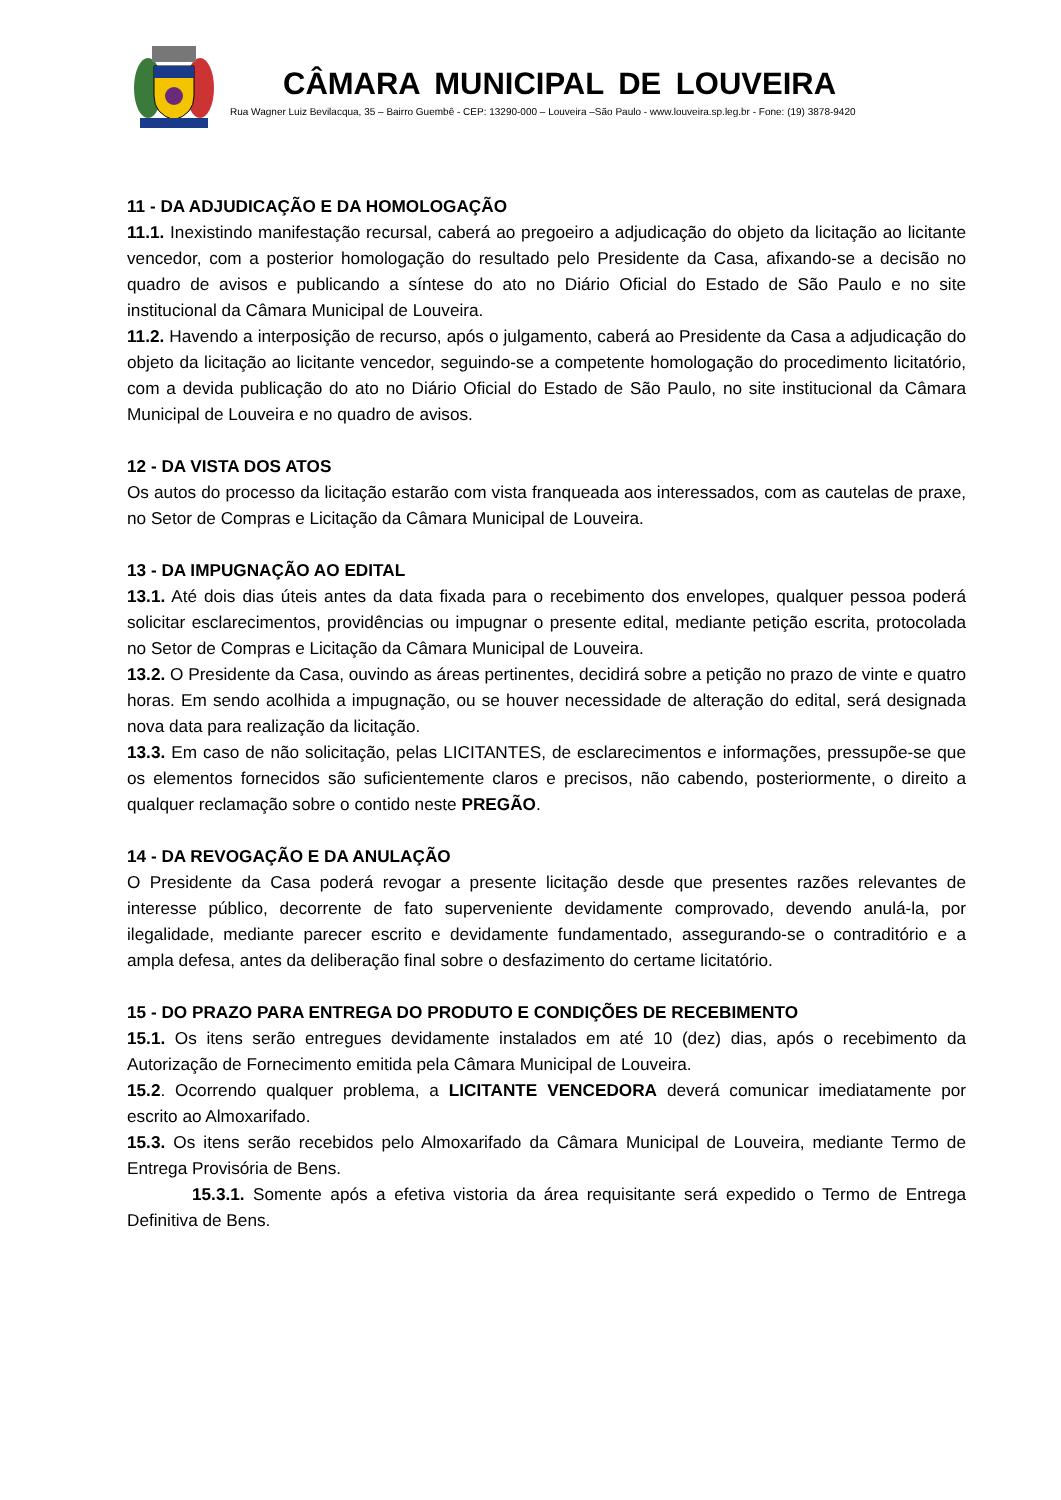CÂMARA MUNICIPAL DE LOUVEIRA
Rua Wagner Luiz Bevilacqua, 35 – Bairro Guembê - CEP: 13290-000 – Louveira –São Paulo - www.louveira.sp.leg.br - Fone: (19) 3878-9420
11 - DA ADJUDICAÇÃO E DA HOMOLOGAÇÃO
11.1. Inexistindo manifestação recursal, caberá ao pregoeiro a adjudicação do objeto da licitação ao licitante vencedor, com a posterior homologação do resultado pelo Presidente da Casa, afixando-se a decisão no quadro de avisos e publicando a síntese do ato no Diário Oficial do Estado de São Paulo e no site institucional da Câmara Municipal de Louveira.
11.2. Havendo a interposição de recurso, após o julgamento, caberá ao Presidente da Casa a adjudicação do objeto da licitação ao licitante vencedor, seguindo-se a competente homologação do procedimento licitatório, com a devida publicação do ato no Diário Oficial do Estado de São Paulo, no site institucional da Câmara Municipal de Louveira e no quadro de avisos.
12 - DA VISTA DOS ATOS
Os autos do processo da licitação estarão com vista franqueada aos interessados, com as cautelas de praxe, no Setor de Compras e Licitação da Câmara Municipal de Louveira.
13 - DA IMPUGNAÇÃO AO EDITAL
13.1. Até dois dias úteis antes da data fixada para o recebimento dos envelopes, qualquer pessoa poderá solicitar esclarecimentos, providências ou impugnar o presente edital, mediante petição escrita, protocolada no Setor de Compras e Licitação da Câmara Municipal de Louveira.
13.2. O Presidente da Casa, ouvindo as áreas pertinentes, decidirá sobre a petição no prazo de vinte e quatro horas. Em sendo acolhida a impugnação, ou se houver necessidade de alteração do edital, será designada nova data para realização da licitação.
13.3. Em caso de não solicitação, pelas LICITANTES, de esclarecimentos e informações, pressupõe-se que os elementos fornecidos são suficientemente claros e precisos, não cabendo, posteriormente, o direito a qualquer reclamação sobre o contido neste PREGÃO.
14 - DA REVOGAÇÃO E DA ANULAÇÃO
O Presidente da Casa poderá revogar a presente licitação desde que presentes razões relevantes de interesse público, decorrente de fato superveniente devidamente comprovado, devendo anulá-la, por ilegalidade, mediante parecer escrito e devidamente fundamentado, assegurando-se o contraditório e a ampla defesa, antes da deliberação final sobre o desfazimento do certame licitatório.
15 - DO PRAZO PARA ENTREGA DO PRODUTO E CONDIÇÕES DE RECEBIMENTO
15.1. Os itens serão entregues devidamente instalados em até 10 (dez) dias, após o recebimento da Autorização de Fornecimento emitida pela Câmara Municipal de Louveira.
15.2. Ocorrendo qualquer problema, a LICITANTE VENCEDORA deverá comunicar imediatamente por escrito ao Almoxarifado.
15.3. Os itens serão recebidos pelo Almoxarifado da Câmara Municipal de Louveira, mediante Termo de Entrega Provisória de Bens.
15.3.1. Somente após a efetiva vistoria da área requisitante será expedido o Termo de Entrega Definitiva de Bens.